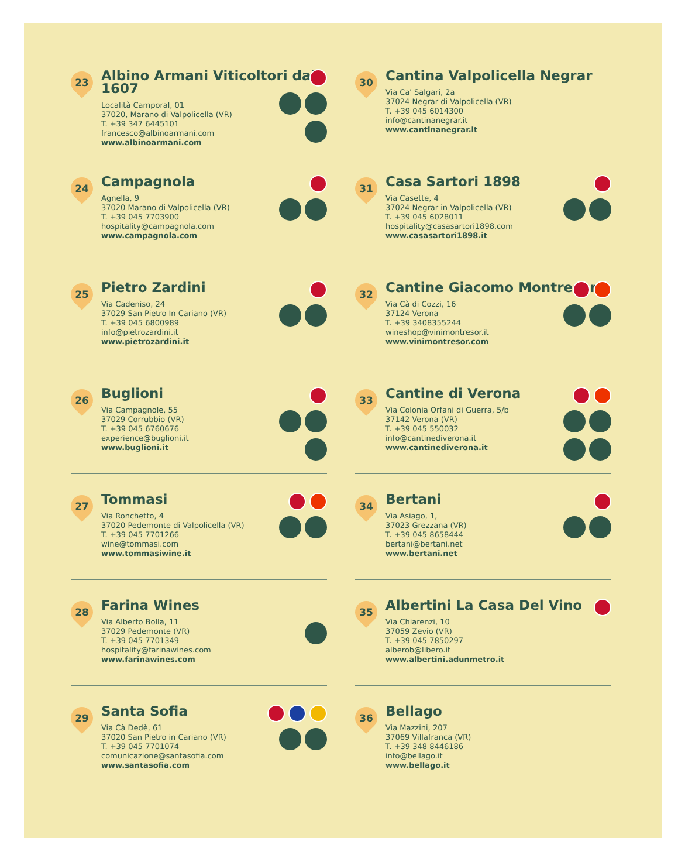23
Albino Armani Viticoltori dal 1607
Località Camporal, 01
37020, Marano di Valpolicella (VR)
T. +39 347 6445101
francesco@albinoarmani.com
www.albinoarmani.com
24
Campagnola
Agnella, 9
37020 Marano di Valpolicella (VR)
T. +39 045 7703900
hospitality@campagnola.com
www.campagnola.com
25
Pietro Zardini
Via Cadeniso, 24
37029 San Pietro In Cariano (VR)
T. +39 045 6800989
info@pietrozardini.it
www.pietrozardini.it
26
Buglioni
Via Campagnole, 55
37029 Corrubbio (VR)
T. +39 045 6760676
experience@buglioni.it
www.buglioni.it
27
Tommasi
Via Ronchetto, 4
37020 Pedemonte di Valpolicella (VR)
T. +39 045 7701266
wine@tommasi.com
www.tommasiwine.it
28
Farina Wines
Via Alberto Bolla, 11
37029 Pedemonte (VR)
T. +39 045 7701349
hospitality@farinawines.com
www.farinawines.com
29
Santa Sofia
Via Cà Dedè, 61
37020 San Pietro in Cariano (VR)
T. +39 045 7701074
comunicazione@santasofia.com
www.santasofia.com
30
Cantina Valpolicella Negrar
Via Ca' Salgari, 2a
37024 Negrar di Valpolicella (VR)
T. +39 045 6014300
info@cantinanegrar.it
www.cantinanegrar.it
31
Casa Sartori 1898
Via Casette, 4
37024 Negrar in Valpolicella (VR)
T. +39 045 6028011
hospitality@casasartori1898.com
www.casasartori1898.it
32
Cantine Giacomo Montresor
Via Cà di Cozzi, 16
37124 Verona
T. +39 3408355244
wineshop@vinimontresor.it
www.vinimontresor.com
33
Cantine di Verona
Via Colonia Orfani di Guerra, 5/b
37142 Verona (VR)
T. +39 045 550032
info@cantinediverona.it
www.cantinediverona.it
34
Bertani
Via Asiago, 1,
37023 Grezzana (VR)
T. +39 045 8658444
bertani@bertani.net
www.bertani.net
35
Albertini La Casa Del Vino
Via Chiarenzi, 10
37059 Zevio (VR)
T. +39 045 7850297
alberob@libero.it
www.albertini.adunmetro.it
36
Bellago
Via Mazzini, 207
37069 Villafranca (VR)
T. +39 348 8446186
info@bellago.it
www.bellago.it